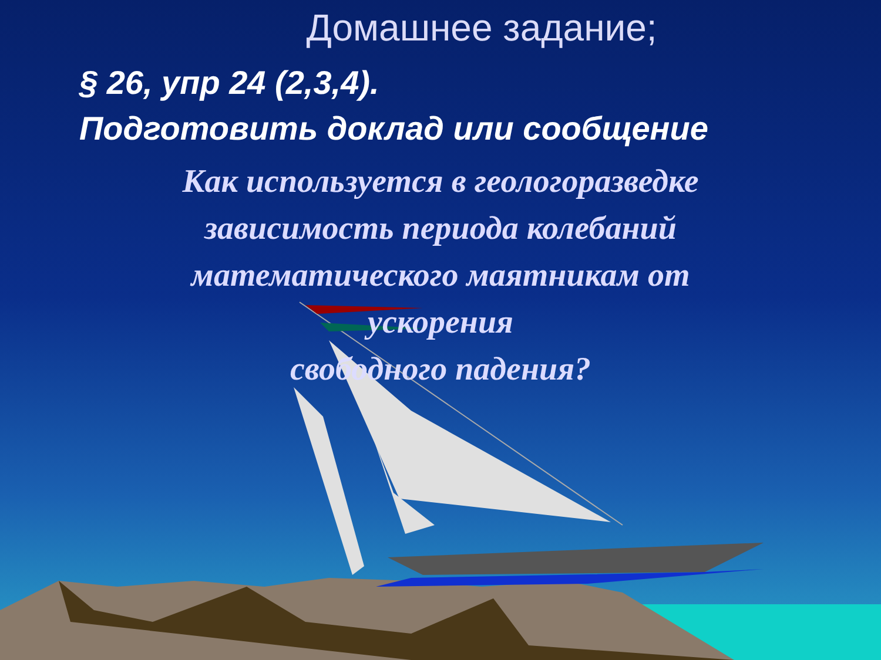Домашнее задание;
§ 26, упр 24 (2,3,4).
Подготовить доклад или сообщение
Как используется в геологоразведке
зависимость периода колебаний
математического маятникам от
ускорения
свободного падения?